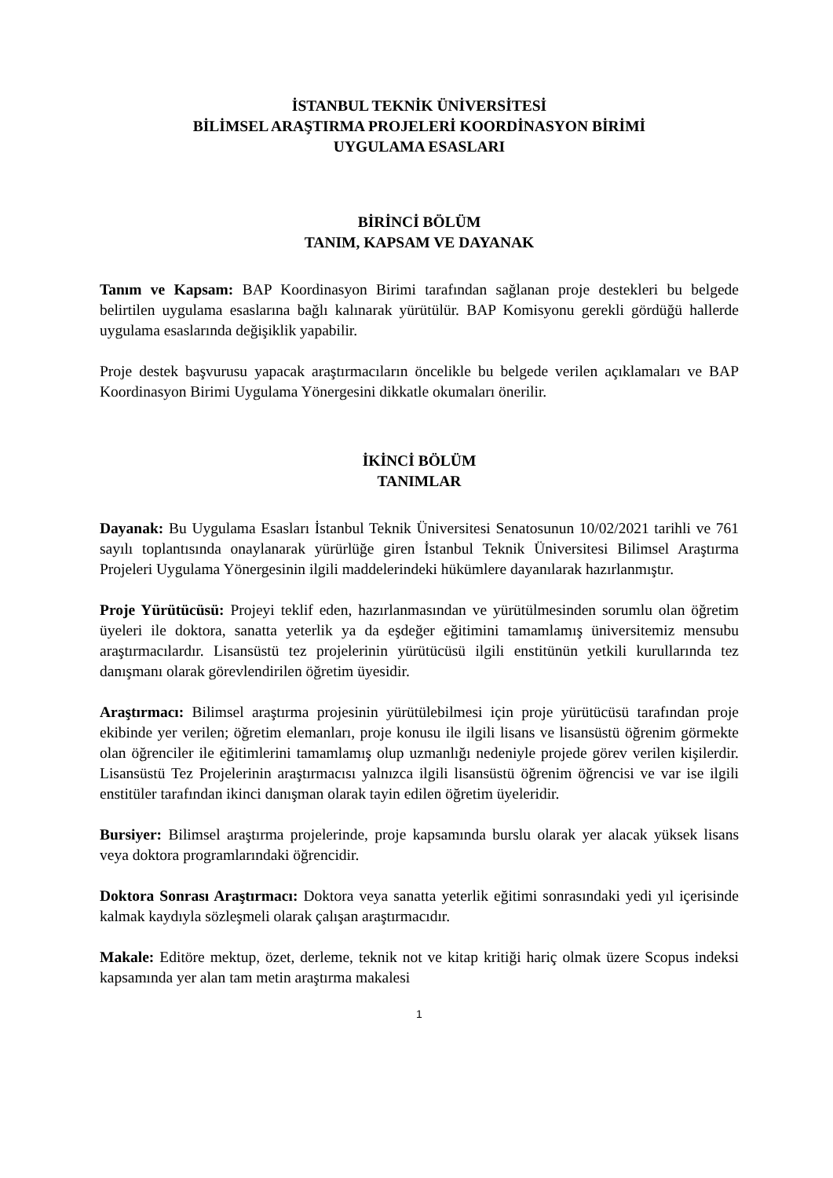İSTANBUL TEKNİK ÜNİVERSİTESİ
BİLİMSEL ARAŞTIRMA PROJELERİ KOORDİNASYON BİRİMİ
UYGULAMA ESASLARI
BİRİNCİ BÖLÜM
TANIM, KAPSAM VE DAYANAK
Tanım ve Kapsam: BAP Koordinasyon Birimi tarafından sağlanan proje destekleri bu belgede belirtilen uygulama esaslarına bağlı kalınarak yürütülür. BAP Komisyonu gerekli gördüğü hallerde uygulama esaslarında değişiklik yapabilir.
Proje destek başvurusu yapacak araştırmacıların öncelikle bu belgede verilen açıklamaları ve BAP Koordinasyon Birimi Uygulama Yönergesini dikkatle okumaları önerilir.
İKİNCİ BÖLÜM
TANIMLAR
Dayanak: Bu Uygulama Esasları İstanbul Teknik Üniversitesi Senatosunun 10/02/2021 tarihli ve 761 sayılı toplantısında onaylanarak yürürlüğe giren İstanbul Teknik Üniversitesi Bilimsel Araştırma Projeleri Uygulama Yönergesinin ilgili maddelerindeki hükümlere dayanılarak hazırlanmıştır.
Proje Yürütücüsü: Projeyi teklif eden, hazırlanmasından ve yürütülmesinden sorumlu olan öğretim üyeleri ile doktora, sanatta yeterlik ya da eşdeğer eğitimini tamamlamış üniversitemiz mensubu araştırmacılardır. Lisansüstü tez projelerinin yürütücüsü ilgili enstitünün yetkili kurullarında tez danışmanı olarak görevlendirilen öğretim üyesidir.
Araştırmacı: Bilimsel araştırma projesinin yürütülebilmesi için proje yürütücüsü tarafından proje ekibinde yer verilen; öğretim elemanları, proje konusu ile ilgili lisans ve lisansüstü öğrenim görmekte olan öğrenciler ile eğitimlerini tamamlamış olup uzmanlığı nedeniyle projede görev verilen kişilerdir. Lisansüstü Tez Projelerinin araştırmacısı yalnızca ilgili lisansüstü öğrenim öğrencisi ve var ise ilgili enstitüler tarafından ikinci danışman olarak tayin edilen öğretim üyeleridir.
Bursiyer: Bilimsel araştırma projelerinde, proje kapsamında burslu olarak yer alacak yüksek lisans veya doktora programlarındaki öğrencidir.
Doktora Sonrası Araştırmacı: Doktora veya sanatta yeterlik eğitimi sonrasındaki yedi yıl içerisinde kalmak kaydıyla sözleşmeli olarak çalışan araştırmacıdır.
Makale: Editöre mektup, özet, derleme, teknik not ve kitap kritiği hariç olmak üzere Scopus indeksi kapsamında yer alan tam metin araştırma makalesi
1